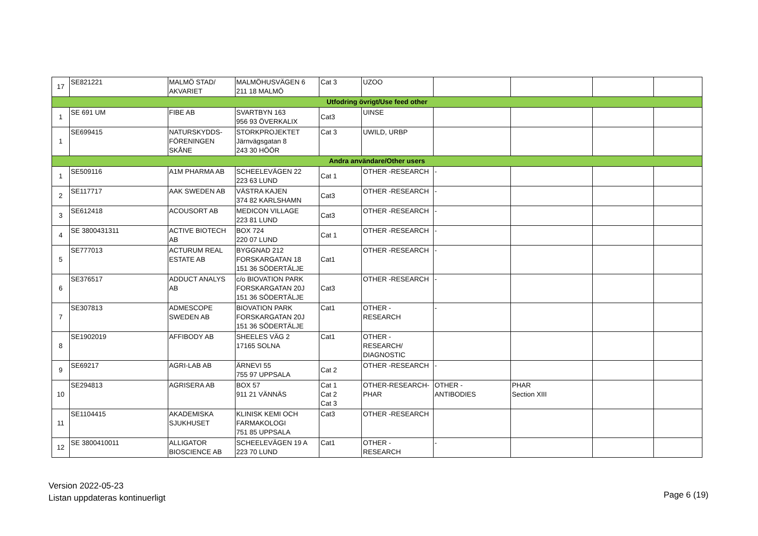| 17 | SE821221 | MALMÖ STAD/ AKVARIET | MALMÖHUSVÄGEN 6 211 18 MALMÖ | Cat 3 | UZOO | | | | |
| Utfodring övrigt/Use feed other | | | | | | | | | |
| 1 | SE 691 UM | FIBE AB | SVARTBYN 163 956 93 ÖVERKALIX | Cat3 | UINSE | | | | |
| 1 | SE699415 | NATURSKYDDS- FÖRENINGEN SKÅNE | STORKPROJEKTET Järnvägsgatan 8 243 30 HÖÖR | Cat 3 | UWILD, URBP | | | | |
| Andra användare/Other users | | | | | | | | | |
| 1 | SE509116 | A1M PHARMA AB | SCHEELEVÄGEN 22 223 63 LUND | Cat 1 | OTHER -RESEARCH | - | | | |
| 2 | SE117717 | AAK SWEDEN AB | VÄSTRA KAJEN 374 82 KARLSHAMN | Cat3 | OTHER -RESEARCH | - | | | |
| 3 | SE612418 | ACOUSORT AB | MEDICON VILLAGE 223 81 LUND | Cat3 | OTHER -RESEARCH | - | | | |
| 4 | SE 3800431311 | ACTIVE BIOTECH AB | BOX 724 220 07 LUND | Cat 1 | OTHER -RESEARCH | - | | | |
| 5 | SE777013 | ACTURUM REAL ESTATE AB | BYGGNAD 212 FORSKARGATAN 18 151 36 SÖDERTÄLJE | Cat1 | OTHER -RESEARCH | - | | | |
| 6 | SE376517 | ADDUCT ANALYS AB | c/o BIOVATION PARK FORSKARGATAN 20J 151 36 SÖDERTÄLJE | Cat3 | OTHER -RESEARCH | - | | | |
| 7 | SE307813 | ADMESCOPE SWEDEN AB | BIOVATION PARK FORSKARGATAN 20J 151 36 SÖDERTÄLJE | Cat1 | OTHER - RESEARCH | - | | | |
| 8 | SE1902019 | AFFIBODY AB | SHEELES VÄG 2 17165 SOLNA | Cat1 | OTHER - RESEARCH/ DIAGNOSTIC | | | | |
| 9 | SE69217 | AGRI-LAB AB | ÄRNEVI 55 755 97 UPPSALA | Cat 2 | OTHER -RESEARCH | - | | | |
| 10 | SE294813 | AGRISERA AB | BOX 57 911 21 VÄNNÄS | Cat 1 Cat 2 Cat 3 | OTHER-RESEARCH- PHAR | OTHER - ANTIBODIES | PHAR Section XIII | | |
| 11 | SE1104415 | AKADEMISKA SJUKHUSET | KLINISK KEMI OCH FARMAKOLOGI 751 85 UPPSALA | Cat3 | OTHER -RESEARCH | | | | |
| 12 | SE 3800410011 | ALLIGATOR BIOSCIENCE AB | SCHEELEVÄGEN 19 A 223 70 LUND | Cat1 | OTHER - RESEARCH | - | | | |
Version 2022-05-23
Listan uppdateras kontinuerligt
Page 6 (19)